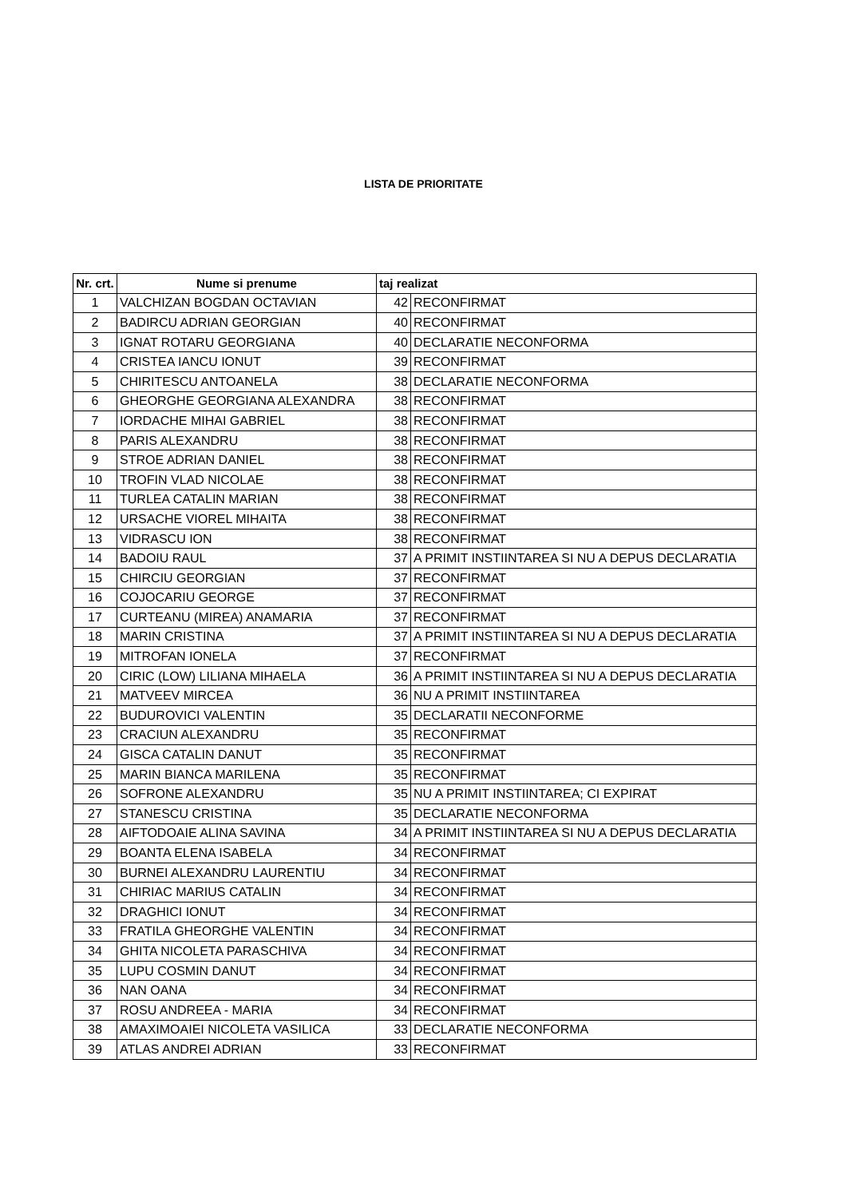LISTA DE PRIORITATE
| Nr. crt. | Nume si prenume | taj realizat | |
| --- | --- | --- | --- |
| 1 | VALCHIZAN BOGDAN OCTAVIAN | 42 | RECONFIRMAT |
| 2 | BADIRCU ADRIAN GEORGIAN | 40 | RECONFIRMAT |
| 3 | IGNAT ROTARU GEORGIANA | 40 | DECLARATIE NECONFORMA |
| 4 | CRISTEA IANCU IONUT | 39 | RECONFIRMAT |
| 5 | CHIRITESCU ANTOANELA | 38 | DECLARATIE NECONFORMA |
| 6 | GHEORGHE GEORGIANA ALEXANDRA | 38 | RECONFIRMAT |
| 7 | IORDACHE MIHAI GABRIEL | 38 | RECONFIRMAT |
| 8 | PARIS ALEXANDRU | 38 | RECONFIRMAT |
| 9 | STROE ADRIAN DANIEL | 38 | RECONFIRMAT |
| 10 | TROFIN VLAD NICOLAE | 38 | RECONFIRMAT |
| 11 | TURLEA CATALIN MARIAN | 38 | RECONFIRMAT |
| 12 | URSACHE VIOREL MIHAITA | 38 | RECONFIRMAT |
| 13 | VIDRASCU ION | 38 | RECONFIRMAT |
| 14 | BADOIU RAUL | 37 | A PRIMIT INSTIINTAREA SI NU A DEPUS DECLARATIA |
| 15 | CHIRCIU GEORGIAN | 37 | RECONFIRMAT |
| 16 | COJOCARIU GEORGE | 37 | RECONFIRMAT |
| 17 | CURTEANU (MIREA) ANAMARIA | 37 | RECONFIRMAT |
| 18 | MARIN CRISTINA | 37 | A PRIMIT INSTIINTAREA SI NU A DEPUS DECLARATIA |
| 19 | MITROFAN IONELA | 37 | RECONFIRMAT |
| 20 | CIRIC (LOW) LILIANA MIHAELA | 36 | A PRIMIT INSTIINTAREA SI NU A DEPUS DECLARATIA |
| 21 | MATVEEV MIRCEA | 36 | NU A PRIMIT INSTIINTAREA |
| 22 | BUDUROVICI VALENTIN | 35 | DECLARATII NECONFORME |
| 23 | CRACIUN ALEXANDRU | 35 | RECONFIRMAT |
| 24 | GISCA CATALIN DANUT | 35 | RECONFIRMAT |
| 25 | MARIN BIANCA MARILENA | 35 | RECONFIRMAT |
| 26 | SOFRONE ALEXANDRU | 35 | NU A PRIMIT INSTIINTAREA; CI EXPIRAT |
| 27 | STANESCU CRISTINA | 35 | DECLARATIE NECONFORMA |
| 28 | AIFTODOAIE ALINA SAVINA | 34 | A PRIMIT INSTIINTAREA SI NU A DEPUS DECLARATIA |
| 29 | BOANTA ELENA ISABELA | 34 | RECONFIRMAT |
| 30 | BURNEI ALEXANDRU LAURENTIU | 34 | RECONFIRMAT |
| 31 | CHIRIAC MARIUS CATALIN | 34 | RECONFIRMAT |
| 32 | DRAGHICI IONUT | 34 | RECONFIRMAT |
| 33 | FRATILA GHEORGHE VALENTIN | 34 | RECONFIRMAT |
| 34 | GHITA NICOLETA PARASCHIVA | 34 | RECONFIRMAT |
| 35 | LUPU COSMIN DANUT | 34 | RECONFIRMAT |
| 36 | NAN OANA | 34 | RECONFIRMAT |
| 37 | ROSU ANDREEA - MARIA | 34 | RECONFIRMAT |
| 38 | AMAXIMOAIEI NICOLETA VASILICA | 33 | DECLARATIE NECONFORMA |
| 39 | ATLAS ANDREI ADRIAN | 33 | RECONFIRMAT |